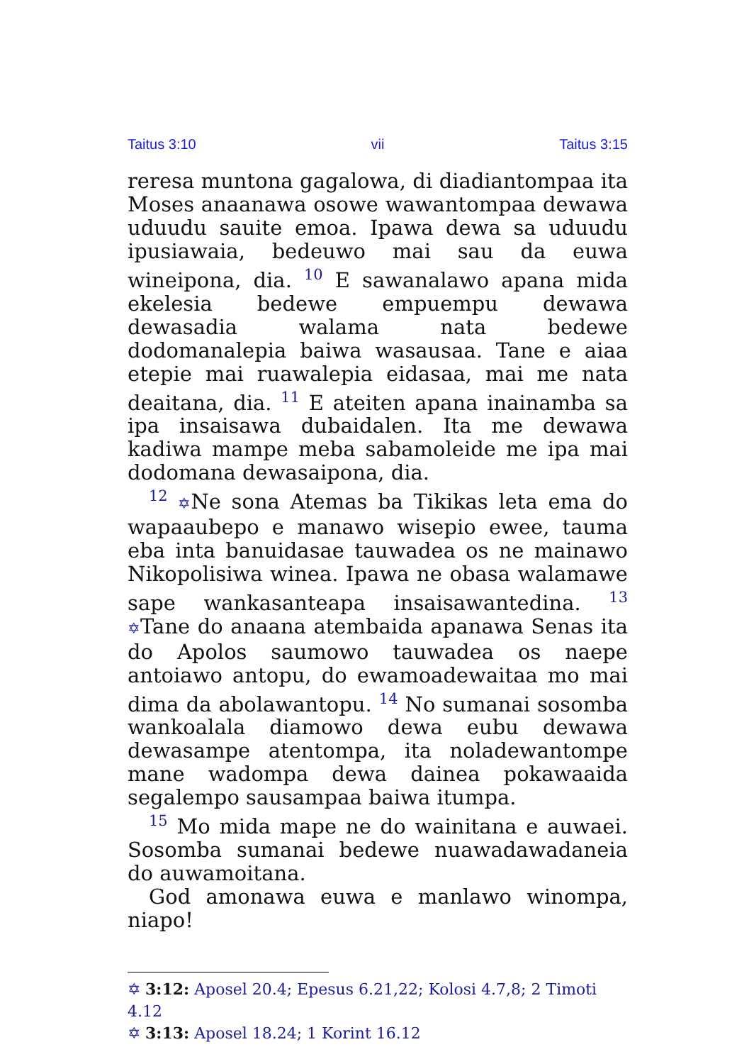Taitus 3:10 vii Taitus 3:15
reresa muntona gagalowa, di diadiantompaa ita Moses anaanawa osowe wawantompaa dewawa uduudu sauite emoa. Ipawa dewa sa uduudu ipu­siawaia, bedeuwo mai sau da euwa wineipona, dia. <sup>10</sup> E sawanalawo apana mida ekelesia be­dewe empuempu dewawa dewasadia walama nata bedewe dodomanalepia baiwa wasausaa. Tane e aiaa etepie mai ruawalepia eidasaa, mai me nata deaitana, dia. <sup>11</sup> E ateiten apana in­ainamba sa ipa insaisawa dubaidalen. Ita me dewawa kadiwa mampe meba sabamoleide me ipa mai dodomana dewasaipona, dia.
<sup>12</sup> ✡Ne sona Atemas ba Tikikas leta ema do wapaaubepo e manawo wisepio ewee, tauma eba inta banuidasae tauwadea os ne mainawo Nikopolisiwa winea. Ipawa ne obasa walamawe sape wankasanteapa insaisawantedina. <sup>13</sup> ✡Tane do anaana atembaida apanawa Senas ita do Apo­los saumowo tauwadea os naepe antoiawo an­topu, do ewamoadewaitaa mo mai dima da abo­lawantopu. <sup>14</sup> No sumanai sosomba wankoalala diamowo dewa eubu dewawa dewasampe aten­tompa, ita noladewantompe mane wadompa dewa dainea pokawaaida segalempo sausampaa baiwa itumpa.
<sup>15</sup> Mo mida mape ne do wainitana e auwaei. Sosomba sumanai bedewe nuawadawadaneia do auwamoitana.
God amonawa euwa e manlawo winompa, niapo!
✡ 3:12: Aposel 20.4; Epesus 6.21,22; Kolosi 4.7,8; 2 Timoti 4.12
✡ 3:13: Aposel 18.24; 1 Korint 16.12